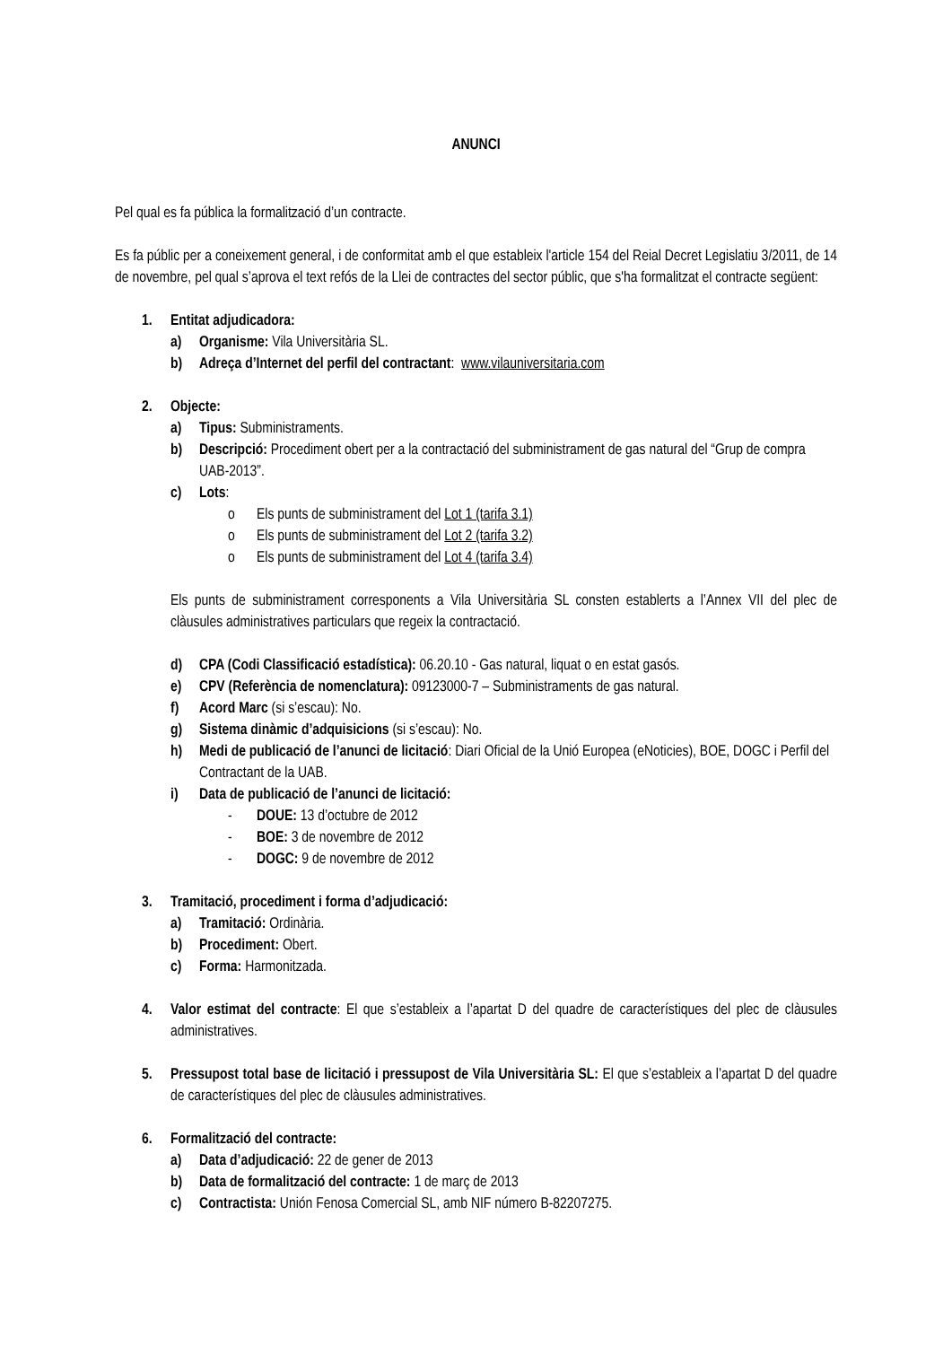ANUNCI
Pel qual es fa pública la formalització d’un contracte.
Es fa públic per a coneixement general, i de conformitat amb el que estableix l'article 154 del Reial Decret Legislatiu 3/2011, de 14 de novembre, pel qual s’aprova el text refós de la Llei de contractes del sector públic, que s'ha formalitzat el contracte següent:
1. Entitat adjudicadora:
a) Organisme: Vila Universitària SL.
b) Adreça d’Internet del perfil del contractant: www.vilauniversitaria.com
2. Objecte:
a) Tipus: Subministraments.
b) Descripció: Procediment obert per a la contractació del subministrament de gas natural del “Grup de compra UAB-2013”.
c) Lots:
o Els punts de subministrament del Lot 1 (tarifa 3.1)
o Els punts de subministrament del Lot 2 (tarifa 3.2)
o Els punts de subministrament del Lot 4 (tarifa 3.4)
Els punts de subministrament corresponents a Vila Universitària SL consten establerts a l’Annex VII del plec de clàusules administratives particulars que regeix la contractació.
d) CPA (Codi Classificació estadística): 06.20.10 - Gas natural, liquat o en estat gasós.
e) CPV (Referència de nomenclatura): 09123000-7 – Subministraments de gas natural.
f) Acord Marc (si s’escau): No.
g) Sistema dinàmic d’adquisicions (si s’escau): No.
h) Medi de publicació de l’anunci de licitació: Diari Oficial de la Unió Europea (eNoticies), BOE, DOGC i Perfil del Contractant de la UAB.
i) Data de publicació de l’anunci de licitació:
- DOUE: 13 d’octubre de 2012
- BOE: 3 de novembre de 2012
- DOGC: 9 de novembre de 2012
3. Tramitació, procediment i forma d’adjudicació:
a) Tramitació: Ordinària.
b) Procediment: Obert.
c) Forma: Harmonitzada.
4. Valor estimat del contracte: El que s’estableix a l’apartat D del quadre de característiques del plec de clàusules administratives.
5. Pressupost total base de licitació i pressupost de Vila Universitària SL: El que s’estableix a l’apartat D del quadre de característiques del plec de clàusules administratives.
6. Formalització del contracte:
a) Data d’adjudicació: 22 de gener de 2013
b) Data de formalització del contracte: 1 de març de 2013
c) Contractista: Unión Fenosa Comercial SL, amb NIF número B-82207275.